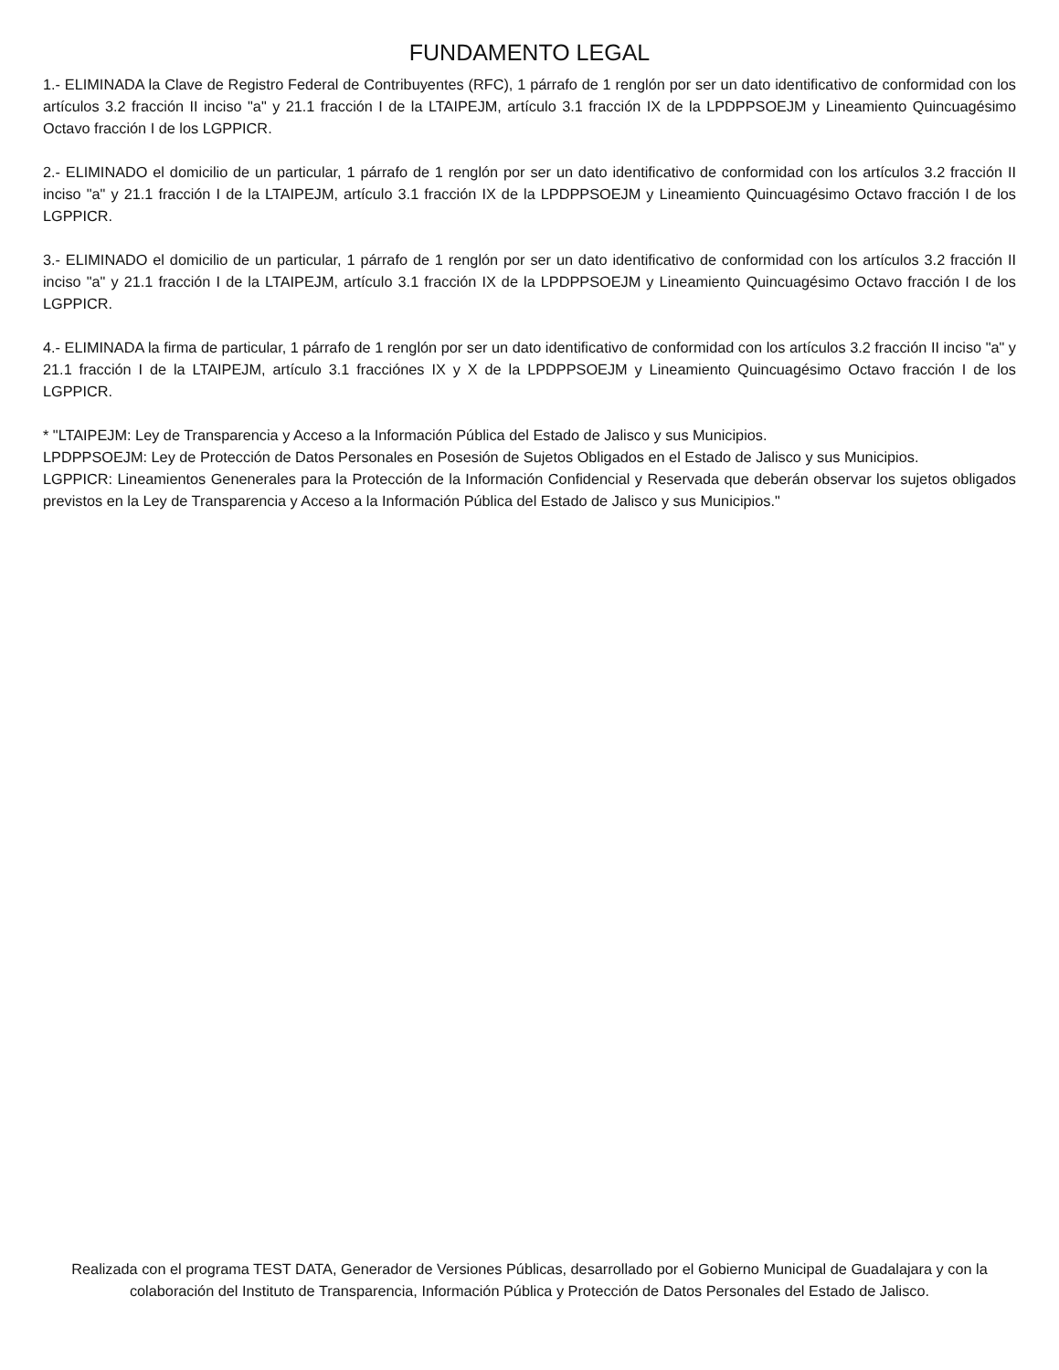FUNDAMENTO LEGAL
1.- ELIMINADA la Clave de Registro Federal de Contribuyentes (RFC), 1 párrafo de 1 renglón por ser un dato identificativo de conformidad con los artículos 3.2 fracción II inciso "a" y 21.1 fracción I de la LTAIPEJM, artículo 3.1 fracción IX de la LPDPPSOEJM y Lineamiento Quincuagésimo Octavo fracción I de los LGPPICR.
2.- ELIMINADO el domicilio de un particular, 1 párrafo de 1 renglón por ser un dato identificativo de conformidad con los artículos 3.2 fracción II inciso "a" y 21.1 fracción I de la LTAIPEJM, artículo 3.1 fracción IX de la LPDPPSOEJM y Lineamiento Quincuagésimo Octavo fracción I de los LGPPICR.
3.- ELIMINADO el domicilio de un particular, 1 párrafo de 1 renglón por ser un dato identificativo de conformidad con los artículos 3.2 fracción II inciso "a" y 21.1 fracción I de la LTAIPEJM, artículo 3.1 fracción IX de la LPDPPSOEJM y Lineamiento Quincuagésimo Octavo fracción I de los LGPPICR.
4.- ELIMINADA la firma de particular, 1 párrafo de 1 renglón por ser un dato identificativo de conformidad con los artículos 3.2 fracción II inciso "a" y 21.1 fracción I de la LTAIPEJM, artículo 3.1 fracciónes IX y X de la LPDPPSOEJM y Lineamiento Quincuagésimo Octavo fracción I de los LGPPICR.
* "LTAIPEJM: Ley de Transparencia y Acceso a la Información Pública del Estado de Jalisco y sus Municipios.
LPDPPSOEJM: Ley de Protección de Datos Personales en Posesión de Sujetos Obligados en el Estado de Jalisco y sus Municipios.
LGPPICR: Lineamientos Genenerales para la Protección de la Información Confidencial y Reservada que deberán observar los sujetos obligados previstos en la Ley de Transparencia y Acceso a la Información Pública del Estado de Jalisco y sus Municipios."
Realizada con el programa TEST DATA, Generador de Versiones Públicas, desarrollado por el Gobierno Municipal de Guadalajara y con la colaboración del Instituto de Transparencia, Información Pública y Protección de Datos Personales del Estado de Jalisco.